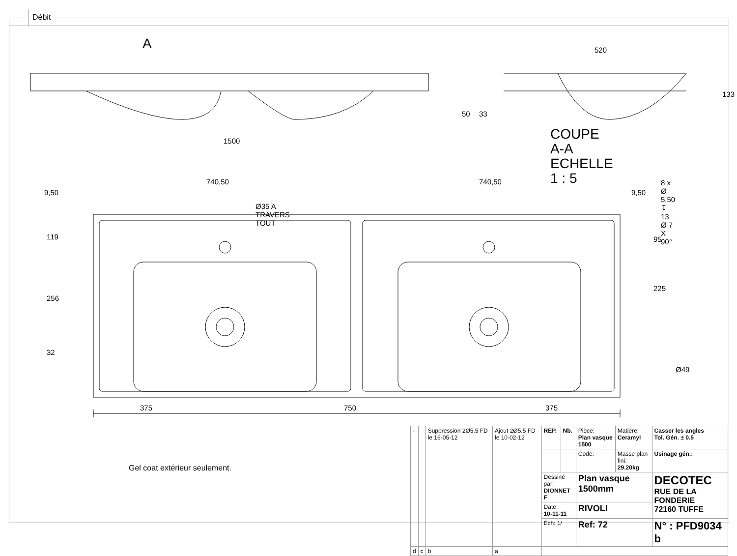Débit
A
1500
520
133
50 33
COUPE A-A
ECHELLE 1 : 5
9,50
740,50 740,50
9,50
8 x Ø 5,50 ↧ 13
Ø 7 X 90°
Ø35 A TRAVERS TOUT
119
256
32
95
225
Ø49
375 750 375
Gel coat extérieur seulement.
| - | | Suppression 2Ø5.5 FD le 16-05-12 | Ajout 2Ø5.5 FD le 10-02-12 | REP. | Nb. | Pièce: Plan vasque 1500 | Matière: Ceramyl | Casser les angles Tol. Gén. ± 0.5 |
| | | | | | | Code: | Masse plan fini: 29.20kg | Usinage gén.: |
| | | | | Dessiné par: DIONNET F | | Plan vasque 1500mm | | DECOTEC RUE DE LA FONDERIE 72160 TUFFE |
| | | | | Date: 10-11-11 | | RIVOLI | | |
| | | | | Ech: 1/ | | Ref: 72 | | N° : PFD9034 b |
| d | c | b | a | | | | | |